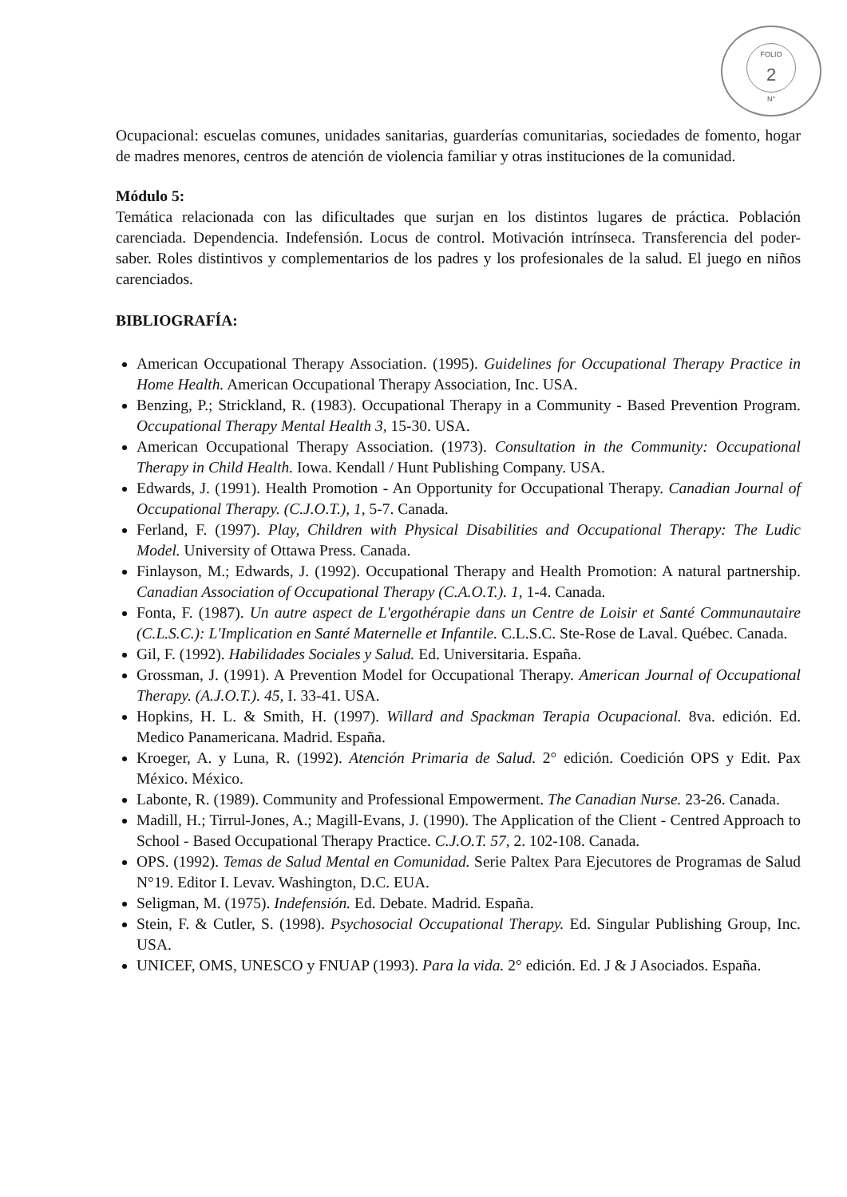FOLIO
2
N°
Ocupacional: escuelas comunes, unidades sanitarias, guarderías comunitarias, sociedades de fomento, hogar de madres menores, centros de atención de violencia familiar y otras instituciones de la comunidad.
Módulo 5:
Temática relacionada con las dificultades que surjan en los distintos lugares de práctica. Población carenciada. Dependencia. Indefensión. Locus de control. Motivación intrínseca. Transferencia del poder-saber. Roles distintivos y complementarios de los padres y los profesionales de la salud. El juego en niños carenciados.
BIBLIOGRAFÍA:
American Occupational Therapy Association. (1995). Guidelines for Occupational Therapy Practice in Home Health. American Occupational Therapy Association, Inc. USA.
Benzing, P.; Strickland, R. (1983). Occupational Therapy in a Community - Based Prevention Program. Occupational Therapy Mental Health 3, 15-30. USA.
American Occupational Therapy Association. (1973). Consultation in the Community: Occupational Therapy in Child Health. Iowa. Kendall / Hunt Publishing Company. USA.
Edwards, J. (1991). Health Promotion - An Opportunity for Occupational Therapy. Canadian Journal of Occupational Therapy. (C.J.O.T.), 1, 5-7. Canada.
Ferland, F. (1997). Play, Children with Physical Disabilities and Occupational Therapy: The Ludic Model. University of Ottawa Press. Canada.
Finlayson, M.; Edwards, J. (1992). Occupational Therapy and Health Promotion: A natural partnership. Canadian Association of Occupational Therapy (C.A.O.T.). 1, 1-4. Canada.
Fonta, F. (1987). Un autre aspect de L'ergothérapie dans un Centre de Loisir et Santé Communautaire (C.L.S.C.): L'Implication en Santé Maternelle et Infantile. C.L.S.C. Ste-Rose de Laval. Québec. Canada.
Gil, F. (1992). Habilidades Sociales y Salud. Ed. Universitaria. España.
Grossman, J. (1991). A Prevention Model for Occupational Therapy. American Journal of Occupational Therapy. (A.J.O.T.). 45, I. 33-41. USA.
Hopkins, H. L. & Smith, H. (1997). Willard and Spackman Terapia Ocupacional. 8va. edición. Ed. Medico Panamericana. Madrid. España.
Kroeger, A. y Luna, R. (1992). Atención Primaria de Salud. 2° edición. Coedición OPS y Edit. Pax México. México.
Labonte, R. (1989). Community and Professional Empowerment. The Canadian Nurse. 23-26. Canada.
Madill, H.; Tirrul-Jones, A.; Magill-Evans, J. (1990). The Application of the Client - Centred Approach to School - Based Occupational Therapy Practice. C.J.O.T. 57, 2. 102-108. Canada.
OPS. (1992). Temas de Salud Mental en Comunidad. Serie Paltex Para Ejecutores de Programas de Salud N°19. Editor I. Levav. Washington, D.C. EUA.
Seligman, M. (1975). Indefensión. Ed. Debate. Madrid. España.
Stein, F. & Cutler, S. (1998). Psychosocial Occupational Therapy. Ed. Singular Publishing Group, Inc. USA.
UNICEF, OMS, UNESCO y FNUAP (1993). Para la vida. 2° edición. Ed. J & J Asociados. España.